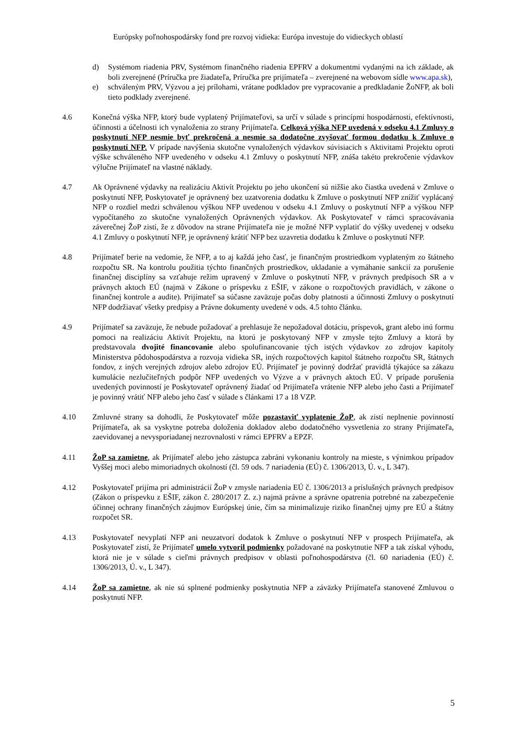Európsky poľnohospodársky fond pre rozvoj vidieka: Európa investuje do vidieckych oblastí
d) Systémom riadenia PRV, Systémom finančného riadenia EPFRV a dokumentmi vydanými na ich základe, ak boli zverejnené (Príručka pre žiadateľa, Príručka pre prijímateľa – zverejnené na webovom sídle www.apa.sk),
e) schváleným PRV, Výzvou a jej prílohami, vrátane podkladov pre vypracovanie a predkladanie ŽoNFP, ak boli tieto podklady zverejnené.
4.6 Konečná výška NFP, ktorý bude vyplatený Prijímateľovi, sa určí v súlade s princípmi hospodárnosti, efektívnosti, účinnosti a účelnosti ich vynaloženia zo strany Prijímateľa. Celková výška NFP uvedená v odseku 4.1 Zmluvy o poskytnutí NFP nesmie byť prekročená a nesmie sa dodatočne zvyšovať formou dodatku k Zmluve o poskytnutí NFP. V prípade navýšenia skutočne vynaložených výdavkov súvisiacich s Aktivitami Projektu oproti výške schváleného NFP uvedeného v odseku 4.1 Zmluvy o poskytnutí NFP, znáša takéto prekročenie výdavkov výlučne Prijímateľ na vlastné náklady.
4.7 Ak Oprávnené výdavky na realizáciu Aktivít Projektu po jeho ukončení sú nižšie ako čiastka uvedená v Zmluve o poskytnutí NFP, Poskytovateľ je oprávnený bez uzatvorenia dodatku k Zmluve o poskytnutí NFP znížiť vyplácaný NFP o rozdiel medzi schválenou výškou NFP uvedenou v odseku 4.1 Zmluvy o poskytnutí NFP a výškou NFP vypočítaného zo skutočne vynaložených Oprávnených výdavkov. Ak Poskytovateľ v rámci spracovávania záverečnej ŽoP zistí, že z dôvodov na strane Prijímateľa nie je možné NFP vyplatiť do výšky uvedenej v odseku 4.1 Zmluvy o poskytnutí NFP, je oprávnený krátiť NFP bez uzavretia dodatku k Zmluve o poskytnutí NFP.
4.8 Prijímateľ berie na vedomie, že NFP, a to aj každá jeho časť, je finančným prostriedkom vyplateným zo štátneho rozpočtu SR. Na kontrolu použitia týchto finančných prostriedkov, ukladanie a vymáhanie sankcií za porušenie finančnej disciplíny sa vzťahuje režim upravený v Zmluve o poskytnutí NFP, v právnych predpisoch SR a v právnych aktoch EÚ (najmä v Zákone o príspevku z EŠIF, v zákone o rozpočtových pravidlách, v zákone o finančnej kontrole a audite). Prijímateľ sa súčasne zaväzuje počas doby platnosti a účinnosti Zmluvy o poskytnutí NFP dodržiavať všetky predpisy a Právne dokumenty uvedené v ods. 4.5 tohto článku.
4.9 Prijímateľ sa zaväzuje, že nebude požadovať a prehlasuje že nepožadoval dotáciu, príspevok, grant alebo inú formu pomoci na realizáciu Aktivít Projektu, na ktorú je poskytovaný NFP v zmysle tejto Zmluvy a ktorá by predstavovala dvojité financovanie alebo spolufinancovanie tých istých výdavkov zo zdrojov kapitoly Ministerstva pôdohospodárstva a rozvoja vidieka SR, iných rozpočtových kapitol štátneho rozpočtu SR, štátnych fondov, z iných verejných zdrojov alebo zdrojov EÚ. Prijímateľ je povinný dodržať pravidlá týkajúce sa zákazu kumulácie nezlučiteľných podpôr NFP uvedených vo Výzve a v právnych aktoch EÚ. V prípade porušenia uvedených povinností je Poskytovateľ oprávnený žiadať od Prijímateľa vrátenie NFP alebo jeho časti a Prijímateľ je povinný vrátiť NFP alebo jeho časť v súlade s článkami 17 a 18 VZP.
4.10 Zmluvné strany sa dohodli, že Poskytovateľ môže pozastaviť vyplatenie ŽoP, ak zistí neplnenie povinností Prijímateľa, ak sa vyskytne potreba doloženia dokladov alebo dodatočného vysvetlenia zo strany Prijímateľa, zaevidovanej a nevysporiadanej nezrovnalosti v rámci EPFRV a EPZF.
4.11 ŽoP sa zamietne, ak Prijímateľ alebo jeho zástupca zabráni vykonaniu kontroly na mieste, s výnimkou prípadov Vyššej moci alebo mimoriadnych okolností (čl. 59 ods. 7 nariadenia (EÚ) č. 1306/2013, Ú. v., L 347).
4.12 Poskytovateľ prijíma pri administrácií ŽoP v zmysle nariadenia EÚ č. 1306/2013 a príslušných právnych predpisov (Zákon o príspevku z EŠIF, zákon č. 280/2017 Z. z.) najmä právne a správne opatrenia potrebné na zabezpečenie účinnej ochrany finančných záujmov Európskej únie, čím sa minimalizuje riziko finančnej ujmy pre EÚ a štátny rozpočet SR.
4.13 Poskytovateľ nevyplatí NFP ani neuzatvorí dodatok k Zmluve o poskytnutí NFP v prospech Prijímateľa, ak Poskytovateľ zistí, že Prijímateľ umelo vytvoril podmienky požadované na poskytnutie NFP a tak získal výhodu, ktorá nie je v súlade s cieľmi právnych predpisov v oblasti poľnohospodárstva (čl. 60 nariadenia (EÚ) č. 1306/2013, Ú. v., L 347).
4.14 ŽoP sa zamietne, ak nie sú splnené podmienky poskytnutia NFP a záväzky Prijímateľa stanovené Zmluvou o poskytnutí NFP.
5